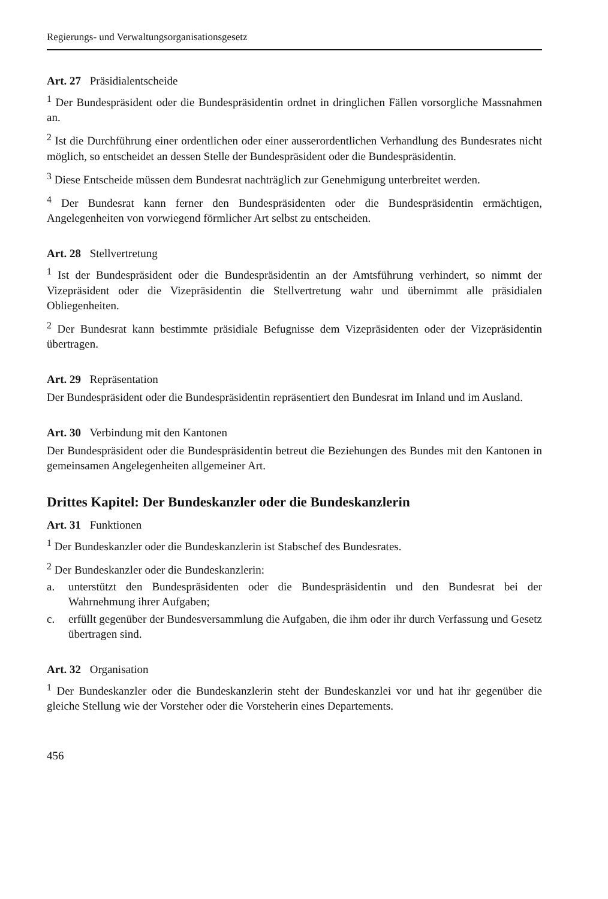Regierungs- und Verwaltungsorganisationsgesetz
Art. 27 Präsidialentscheide
<sup>1</sup> Der Bundespräsident oder die Bundespräsidentin ordnet in dringlichen Fällen vorsorgliche Massnahmen an.
<sup>2</sup> Ist die Durchführung einer ordentlichen oder einer ausserordentlichen Verhandlung des Bundesrates nicht möglich, so entscheidet an dessen Stelle der Bundespräsident oder die Bundespräsidentin.
<sup>3</sup> Diese Entscheide müssen dem Bundesrat nachträglich zur Genehmigung unterbreitet werden.
<sup>4</sup> Der Bundesrat kann ferner den Bundespräsidenten oder die Bundespräsidentin ermächtigen, Angelegenheiten von vorwiegend förmlicher Art selbst zu entscheiden.
Art. 28 Stellvertretung
<sup>1</sup> Ist der Bundespräsident oder die Bundespräsidentin an der Amtsführung verhindert, so nimmt der Vizepräsident oder die Vizepräsidentin die Stellvertretung wahr und übernimmt alle präsidialen Obliegenheiten.
<sup>2</sup> Der Bundesrat kann bestimmte präsidiale Befugnisse dem Vizepräsidenten oder der Vizepräsidentin übertragen.
Art. 29 Repräsentation
Der Bundespräsident oder die Bundespräsidentin repräsentiert den Bundesrat im Inland und im Ausland.
Art. 30 Verbindung mit den Kantonen
Der Bundespräsident oder die Bundespräsidentin betreut die Beziehungen des Bundes mit den Kantonen in gemeinsamen Angelegenheiten allgemeiner Art.
Drittes Kapitel: Der Bundeskanzler oder die Bundeskanzlerin
Art. 31 Funktionen
<sup>1</sup> Der Bundeskanzler oder die Bundeskanzlerin ist Stabschef des Bundesrates.
<sup>2</sup> Der Bundeskanzler oder die Bundeskanzlerin:
a. unterstützt den Bundespräsidenten oder die Bundespräsidentin und den Bundesrat bei der Wahrnehmung ihrer Aufgaben;
c. erfüllt gegenüber der Bundesversammlung die Aufgaben, die ihm oder ihr durch Verfassung und Gesetz übertragen sind.
Art. 32 Organisation
<sup>1</sup> Der Bundeskanzler oder die Bundeskanzlerin steht der Bundeskanzlei vor und hat ihr gegenüber die gleiche Stellung wie der Vorsteher oder die Vorsteherin eines Departements.
456